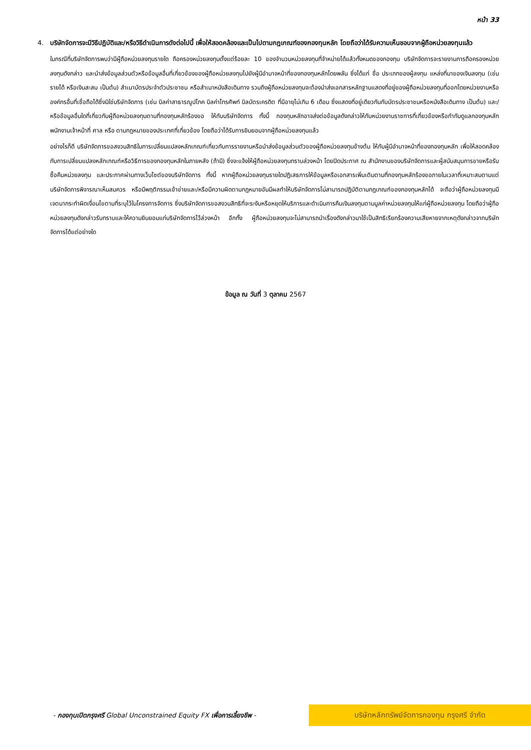หน้า 33
4.
บริษัทจัดการจะมีวิธีปฏิบัติและ/หรือวิธีดำเนินการดังต่อไปนี้ เพื่อให้สอดคล้องและเป็นไปตามกฎเกณฑ์ของกองทุนหลัก โดยถือว่าได้รับความเห็นชอบจากผู้ถือหน่วยลงทุนแล้ว
ในกรณีที่บริษัทจัดการพบว่ามีผู้ถือหน่วยลงทุนรายใด ถือครองหน่วยลงทุนตั้งแต่ร้อยละ 10 ของจำนวนหน่วยลงทุนที่จำหน่ายได้แล้วทั้งหมดของกองทุน บริษัทจัดการจะรายงานการถือครองหน่วยลงทุนดังกล่าว และนำส่งข้อมูลส่วนตัวหรือข้อมูลอื่นที่เกี่ยวข้องของผู้ถือหน่วยลงทุนไปยังผู้มีอำนาจหน้าที่ของกองทุนหลักโดยพลัน ซึ่งได้แก่ ชื่อ ประเภทของผู้ลงทุน แหล่งที่มาของเงินลงทุน (เช่น รายได้ หรือเงินสะสม เป็นต้น) สำเนาบัตรประจำตัวประชาชน หรือสำเนาหนังสือเดินทาง รวมถึงผู้ถือหน่วยลงทุนจะต้องนำส่งเอกสารหลักฐานแสดงที่อยู่ของผู้ถือหน่วยลงทุนที่ออกโดยหน่วยงานหรือองค์กรอื่นที่เชื่อถือได้ซึ่งมิใช่บริษัทจัดการ (เช่น บิลค่าสาธารณูปโภค บิลค่าโทรศัพท์ บิลบัตรเครดิต ที่มีอายุไม่เกิน 6 เดือน ซึ่งแสดงที่อยู่เดียวกันกับบัตรประชาชนหรือหนังสือเดินทาง เป็นต้น) และ/หรือข้อมูลอื่นใดที่เกี่ยวกับผู้ถือหน่วยลงทุนตามที่กองทุนหลักร้องขอ ให้กับบริษัทจัดการ ทั้งนี้ กองทุนหลักอาจส่งต่อข้อมูลดังกล่าวให้กับหน่วยงานราชการที่เกี่ยวข้องหรือกำกับดูแลกองทุนหลัก พนักงานเจ้าหน้าที่ ศาล หรือ ตามกฎหมายของประเทศที่เกี่ยวข้อง โดยถือว่าได้รับการยินยอมจากผู้ถือหน่วยลงทุนแล้ว
อย่างไรก็ดี บริษัทจัดการขอสงวนสิทธิในการเปลี่ยนแปลงหลักเกณฑ์เกี่ยวกับการรายงานหรือนำส่งข้อมูลส่วนตัวของผู้ถือหน่วยลงทุนข้างต้น ให้กับผู้มีอำนาจหน้าที่ของกองทุนหลัก เพื่อให้สอดคล้องกับการเปลี่ยนแปลงหลักเกณฑ์หรือวิธีการของกองทุนหลักในภายหลัง (ถ้ามี) ซึ่งจะแจ้งให้ผู้ถือหน่วยลงทุนทราบล่วงหน้า โดยปิดประกาศ ณ สำนักงานของบริษัทจัดการและผู้สนับสนุนการขายหรือรับซื้อคืนหน่วยลงทุน และประกาศผ่านทางเว็บไซต์ของบริษัทจัดการ ทั้งนี้ หากผู้ถือหน่วยลงทุนรายใดปฏิเสธการให้ข้อมูลหรือเอกสารเพิ่มเติมตามที่กองทุนหลักร้องขอภายในเวลาที่เหมาะสมตามแต่บริษัทจัดการพิจารณาเห็นสมควร หรือมีพฤติกรรมเข้าข่ายและ/หรือมีความผิดตามกฎหมายอันมีผลทำให้บริษัทจัดการไม่สามารถปฏิบัติตามกฎเกณฑ์ของกองทุนหลักได้ จะถือว่าผู้ถือหน่วยลงทุนมีเจตนากระทำผิดเงื่อนไขตามที่ระบุไว้ในโครงการจัดการ ซึ่งบริษัทจัดการขอสงวนสิทธิที่จะระงับหรือหยุดให้บริการและดำเนินการคืนเงินลงทุนตามมูลค่าหน่วยลงทุนให้แก่ผู้ถือหน่วยลงทุน โดยถือว่าผู้ถือหน่วยลงทุนดังกล่าวรับทราบและให้ความยินยอมแก่บริษัทจัดการไว้ล่วงหน้า อีกทั้ง ผู้ถือหน่วยลงทุนจะไม่สามารถนำเรื่องดังกล่าวมาใช้เป็นสิทธิเรียกร้องความเสียหายจากเหตุดังกล่าวจากบริษัทจัดการได้แต่อย่างใด
ข้อมูล ณ วันที่ 3 ตุลาคม 2567
- กองทุนเปิดกรุงศรี Global Unconstrained Equity FX เพื่อการเลี้ยงชีพ -
บริษัทหลักทรัพย์จัดการกองทุน กรุงศรี จำกัด